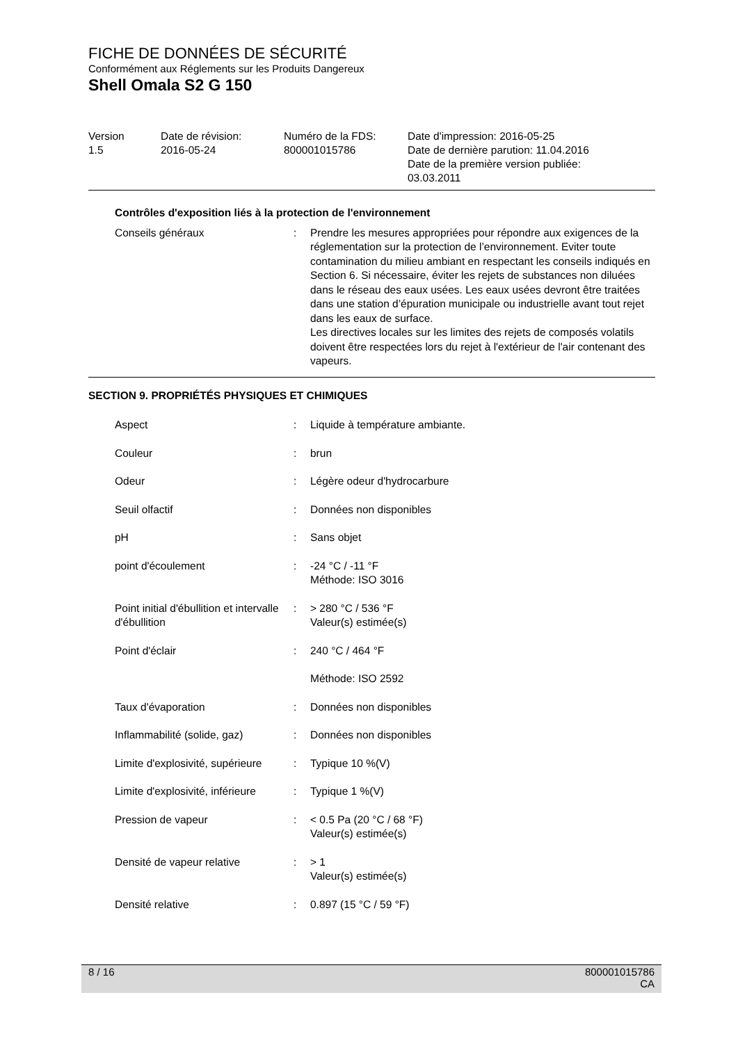FICHE DE DONNÉES DE SÉCURITÉ
Conformément aux Réglements sur les Produits Dangereux
Shell Omala S2 G 150
| Version 1.5 | Date de révision: 2016-05-24 | Numéro de la FDS: 800001015786 | Date d'impression: 2016-05-25 Date de dernière parution: 11.04.2016 Date de la première version publiée: 03.03.2011 |
Contrôles d'exposition liés à la protection de l'environnement
| Conseils généraux | : | Prendre les mesures appropriées pour répondre aux exigences de la réglementation sur la protection de l’environnement. Eviter toute contamination du milieu ambiant en respectant les conseils indiqués en Section 6. Si nécessaire, éviter les rejets de substances non diluées dans le réseau des eaux usées. Les eaux usées devront être traitées dans une station d’épuration municipale ou industrielle avant tout rejet dans les eaux de surface. Les directives locales sur les limites des rejets de composés volatils doivent être respectées lors du rejet à l'extérieur de l'air contenant des vapeurs. |
SECTION 9. PROPRIÉTÉS PHYSIQUES ET CHIMIQUES
| Aspect | : | Liquide à température ambiante. |
| Couleur | : | brun |
| Odeur | : | Légère odeur d'hydrocarbure |
| Seuil olfactif | : | Données non disponibles |
| pH | : | Sans objet |
| point d'écoulement | : | -24 °C / -11 °F Méthode: ISO 3016 |
| Point initial d'ébullition et intervalle d'ébullition | : | > 280 °C / 536 °F Valeur(s) estimée(s) |
| Point d'éclair | : | 240 °C / 464 °F |
| | | Méthode: ISO 2592 |
| Taux d'évaporation | : | Données non disponibles |
| Inflammabilité (solide, gaz) | : | Données non disponibles |
| Limite d'explosivité, supérieure | : | Typique 10 %(V) |
| Limite d'explosivité, inférieure | : | Typique 1 %(V) |
| Pression de vapeur | : | < 0.5 Pa (20 °C / 68 °F) Valeur(s) estimée(s) |
| Densité de vapeur relative | : | > 1 Valeur(s) estimée(s) |
| Densité relative | : | 0.897 (15 °C / 59 °F) |
8 / 16
800001015786
CA